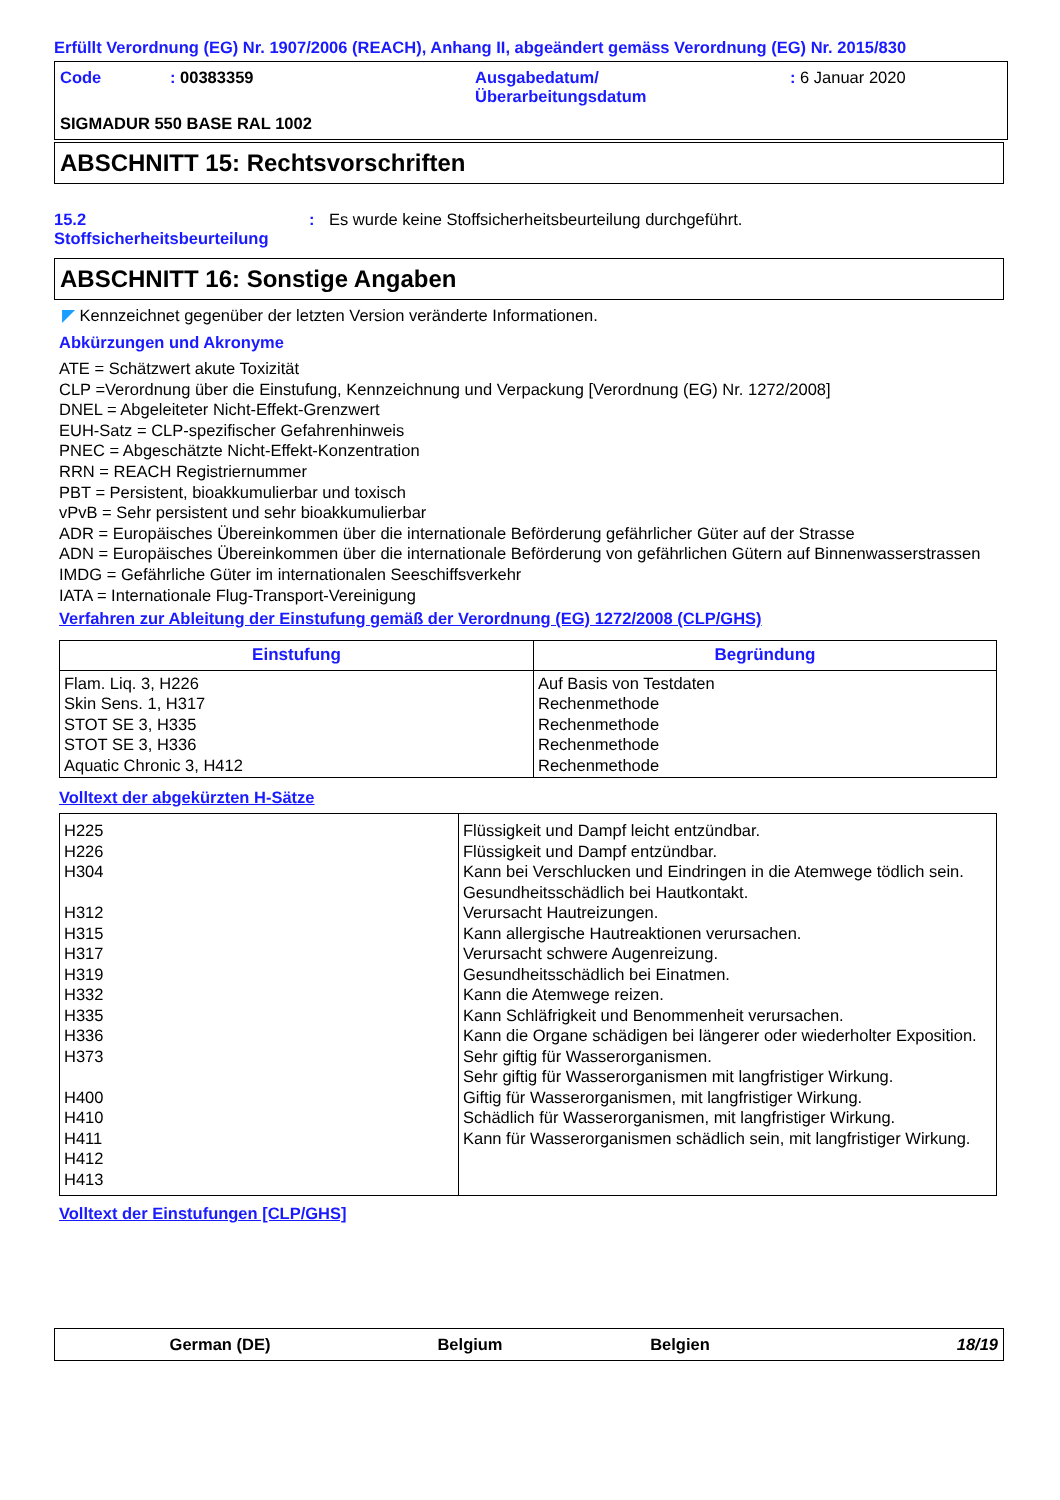Erfüllt Verordnung (EG) Nr. 1907/2006 (REACH), Anhang II, abgeändert gemäss Verordnung (EG) Nr. 2015/830
Code : 00383359 Ausgabedatum/
Überarbeitungsdatum
: 6 Januar 2020
SIGMADUR 550 BASE RAL 1002
ABSCHNITT 15: Rechtsvorschriften
15.2
Stoffsicherheitsbeurteilung
: Es wurde keine Stoffsicherheitsbeurteilung durchgeführt.
ABSCHNITT 16: Sonstige Angaben
◤ Kennzeichnet gegenüber der letzten Version veränderte Informationen.
Abkürzungen und Akronyme
ATE = Schätzwert akute Toxizität
CLP =Verordnung über die Einstufung, Kennzeichnung und Verpackung [Verordnung (EG) Nr. 1272/2008]
DNEL = Abgeleiteter Nicht-Effekt-Grenzwert
EUH-Satz = CLP-spezifischer Gefahrenhinweis
PNEC = Abgeschätzte Nicht-Effekt-Konzentration
RRN = REACH Registriernummer
PBT = Persistent, bioakkumulierbar und toxisch
vPvB = Sehr persistent und sehr bioakkumulierbar
ADR = Europäisches Übereinkommen über die internationale Beförderung gefährlicher Güter auf der Strasse
ADN = Europäisches Übereinkommen über die internationale Beförderung von gefährlichen Gütern auf Binnenwasserstrassen
IMDG = Gefährliche Güter im internationalen Seeschiffsverkehr
IATA = Internationale Flug-Transport-Vereinigung
Verfahren zur Ableitung der Einstufung gemäß der Verordnung (EG) 1272/2008 (CLP/GHS)
| Einstufung | Begründung |
| --- | --- |
| Flam. Liq. 3, H226 Skin Sens. 1, H317 STOT SE 3, H335 STOT SE 3, H336 Aquatic Chronic 3, H412 | Auf Basis von Testdaten Rechenmethode Rechenmethode Rechenmethode Rechenmethode |
Volltext der abgekürzten H-Sätze
| H225 H226 H304 H312 H315 H317 H319 H332 H335 H336 H373 H400 H410 H411 H412 H413 | Flüssigkeit und Dampf leicht entzündbar. Flüssigkeit und Dampf entzündbar. Kann bei Verschlucken und Eindringen in die Atemwege tödlich sein. Gesundheitsschädlich bei Hautkontakt. Verursacht Hautreizungen. Kann allergische Hautreaktionen verursachen. Verursacht schwere Augenreizung. Gesundheitsschädlich bei Einatmen. Kann die Atemwege reizen. Kann Schläfrigkeit und Benommenheit verursachen. Kann die Organe schädigen bei längerer oder wiederholter Exposition. Sehr giftig für Wasserorganismen. Sehr giftig für Wasserorganismen mit langfristiger Wirkung. Giftig für Wasserorganismen, mit langfristiger Wirkung. Schädlich für Wasserorganismen, mit langfristiger Wirkung. Kann für Wasserorganismen schädlich sein, mit langfristiger Wirkung. |
Volltext der Einstufungen [CLP/GHS]
German (DE) Belgium Belgien 18/19